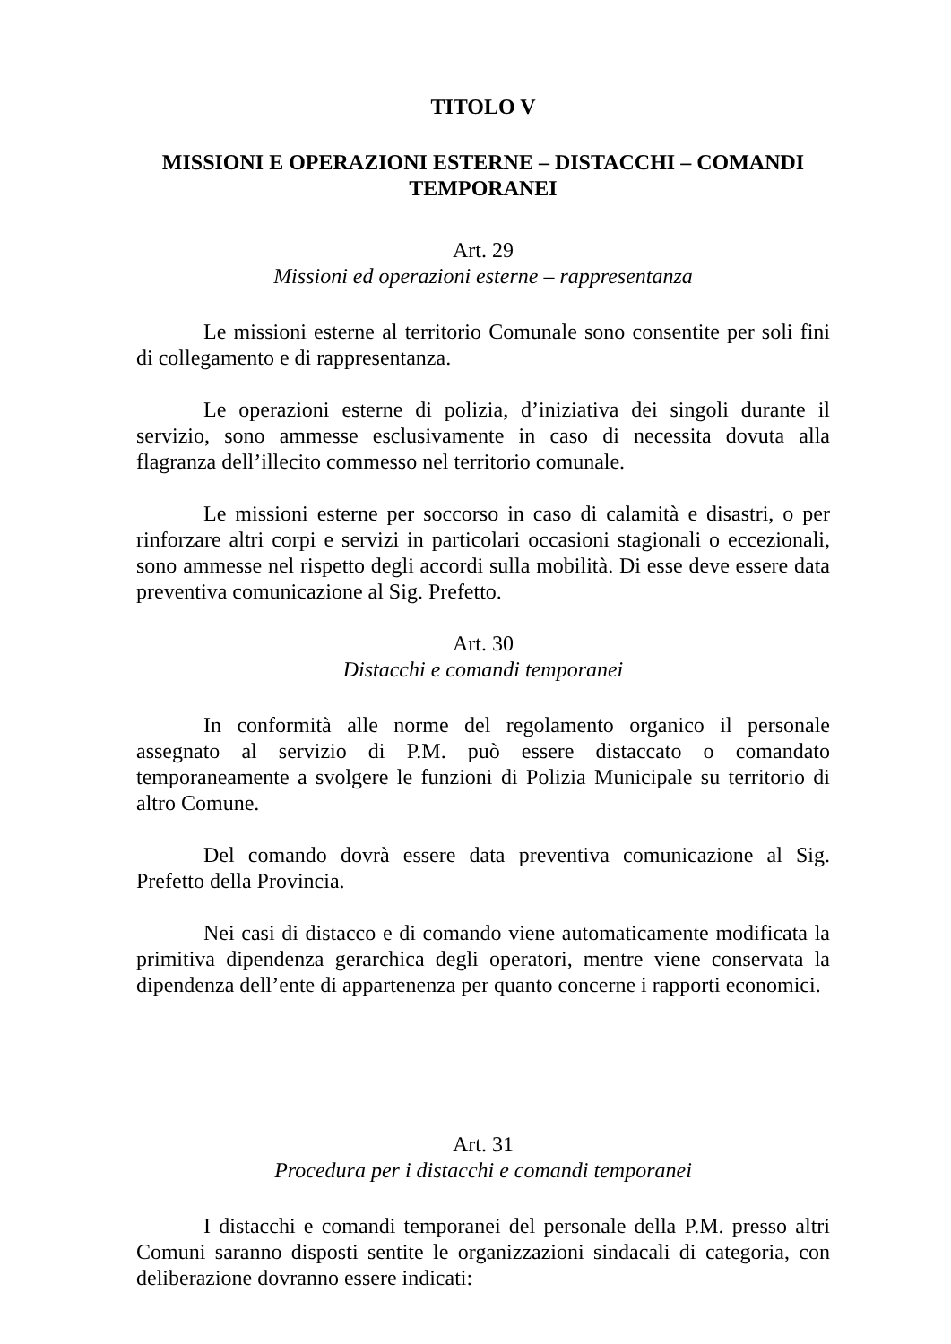TITOLO V
MISSIONI E OPERAZIONI ESTERNE – DISTACCHI – COMANDI TEMPORANEI
Art. 29
Missioni ed operazioni esterne – rappresentanza
Le missioni esterne al territorio Comunale sono consentite per soli fini di collegamento e di rappresentanza.
Le operazioni esterne di polizia, d’iniziativa dei singoli durante il servizio, sono ammesse esclusivamente in caso di necessita dovuta alla flagranza dell’illecito commesso nel territorio comunale.
Le missioni esterne per soccorso in caso di calamità e disastri, o per rinforzare altri corpi e servizi in particolari occasioni stagionali o eccezionali, sono ammesse nel rispetto degli accordi sulla mobilità. Di esse deve essere data preventiva comunicazione al Sig. Prefetto.
Art. 30
Distacchi e comandi temporanei
In conformità alle norme del regolamento organico il personale assegnato al servizio di P.M. può essere distaccato o comandato temporaneamente a svolgere le funzioni di Polizia Municipale su territorio di altro Comune.
Del comando dovrà essere data preventiva comunicazione al Sig. Prefetto della Provincia.
Nei casi di distacco e di comando viene automaticamente modificata la primitiva dipendenza gerarchica degli operatori, mentre viene conservata la dipendenza dell’ente di appartenenza per quanto concerne i rapporti economici.
Art. 31
Procedura per i distacchi e comandi temporanei
I distacchi e comandi temporanei del personale della P.M. presso altri Comuni saranno disposti sentite le organizzazioni sindacali di categoria, con deliberazione dovranno essere indicati: